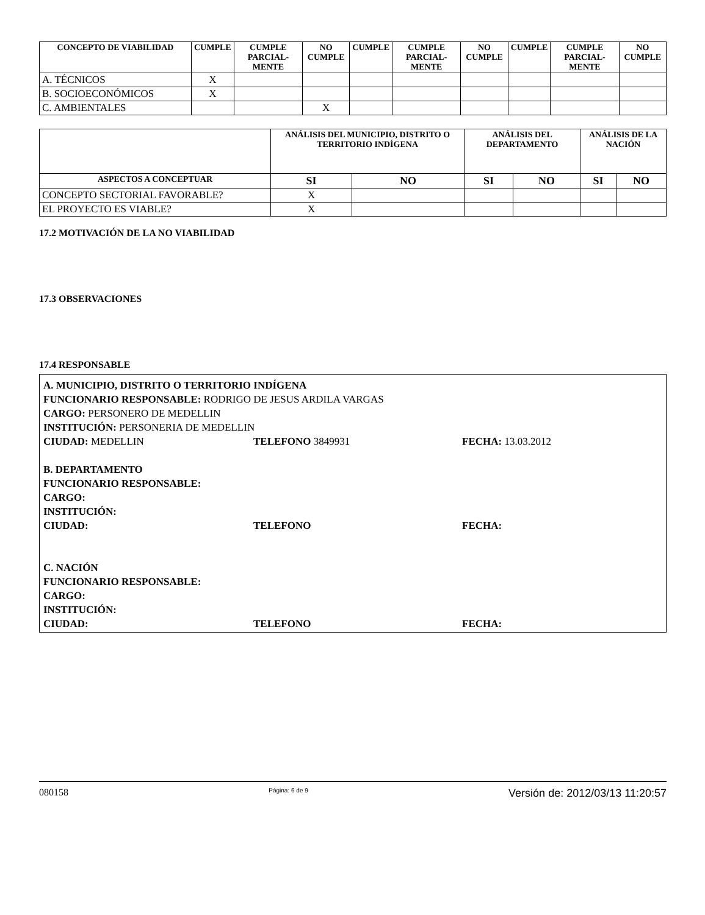| CONCEPTO DE VIABILIDAD | CUMPLE | CUMPLE PARCIAL-MENTE | NO CUMPLE | CUMPLE | CUMPLE PARCIAL-MENTE | NO CUMPLE | CUMPLE | CUMPLE PARCIAL-MENTE | NO CUMPLE |
| --- | --- | --- | --- | --- | --- | --- | --- | --- | --- |
| A. TÉCNICOS | X | | | | | | | | |
| B. SOCIOECONÓMICOS | X | | | | | | | | |
| C. AMBIENTALES | | | X | | | | | | |
| | ANÁLISIS DEL MUNICIPIO, DISTRITO O TERRITORIO INDÍGENA | | ANÁLISIS DEL DEPARTAMENTO | | ANÁLISIS DE LA NACIÓN | |
| --- | --- | --- | --- | --- | --- | --- |
| ASPECTOS A CONCEPTUAR | SI | NO | SI | NO | SI | NO |
| CONCEPTO SECTORIAL FAVORABLE? | X | | | | | |
| EL PROYECTO ES VIABLE? | X | | | | | |
17.2 MOTIVACIÓN DE LA NO VIABILIDAD
17.3 OBSERVACIONES
17.4 RESPONSABLE
A. MUNICIPIO, DISTRITO O TERRITORIO INDÍGENA
FUNCIONARIO RESPONSABLE: RODRIGO DE JESUS ARDILA VARGAS
CARGO: PERSONERO DE MEDELLIN
INSTITUCIÓN: PERSONERIA DE MEDELLIN
CIUDAD: MEDELLIN TELEFONO 3849931 FECHA: 13.03.2012
B. DEPARTAMENTO
FUNCIONARIO RESPONSABLE:
CARGO:
INSTITUCIÓN:
CIUDAD: TELEFONO FECHA:
C. NACIÓN
FUNCIONARIO RESPONSABLE:
CARGO:
INSTITUCIÓN:
CIUDAD: TELEFONO FECHA:
080158 Página: 6 de 9 Versión de: 2012/03/13 11:20:57